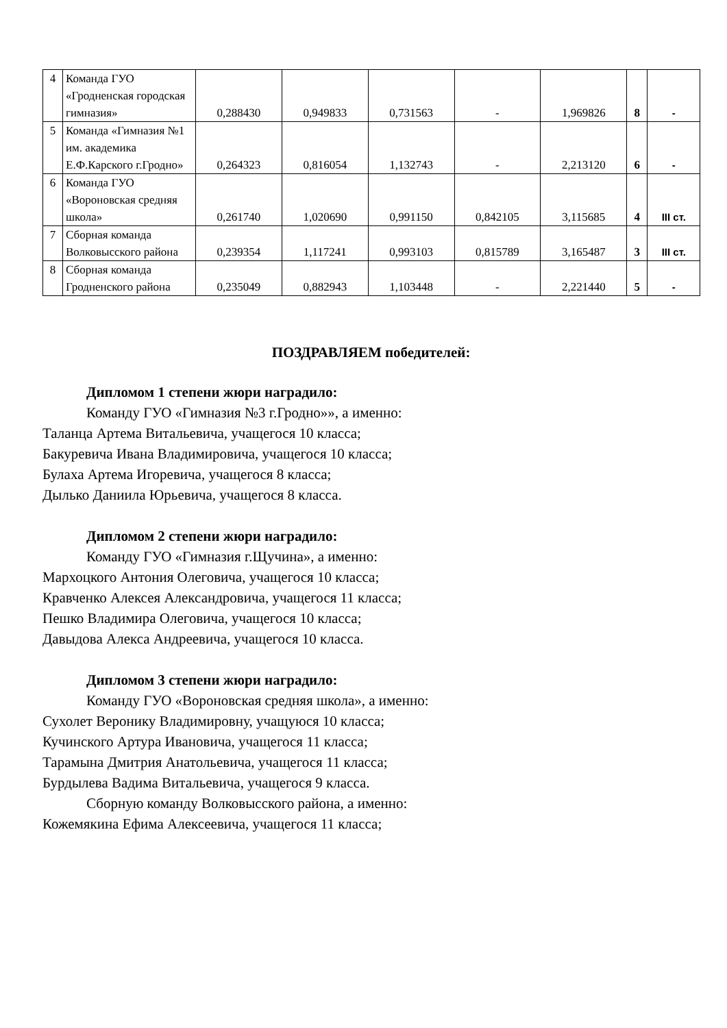| 4 | Команда ГУО «Гродненская городская гимназия» | 0,288430 | 0,949833 | 0,731563 | - | 1,969826 | 8 | - |
| 5 | Команда «Гимназия №1 им. академика Е.Ф.Карского г.Гродно» | 0,264323 | 0,816054 | 1,132743 | - | 2,213120 | 6 | - |
| 6 | Команда ГУО «Вороновская средняя школа» | 0,261740 | 1,020690 | 0,991150 | 0,842105 | 3,115685 | 4 | III ст. |
| 7 | Сборная команда Волковысского района | 0,239354 | 1,117241 | 0,993103 | 0,815789 | 3,165487 | 3 | III ст. |
| 8 | Сборная команда Гродненского района | 0,235049 | 0,882943 | 1,103448 | - | 2,221440 | 5 | - |
ПОЗДРАВЛЯЕМ победителей:
Дипломом 1 степени жюри наградило:
Команду ГУО «Гимназия №3 г.Гродно»», а именно:
Таланца Артема Витальевича, учащегося 10 класса;
Бакуревича Ивана Владимировича, учащегося 10 класса;
Булаха Артема Игоревича, учащегося 8 класса;
Дылько Даниила Юрьевича, учащегося 8 класса.
Дипломом 2 степени жюри наградило:
Команду ГУО «Гимназия г.Щучина», а именно:
Мархоцкого Антония Олеговича, учащегося 10 класса;
Кравченко Алексея Александровича, учащегося 11 класса;
Пешко Владимира Олеговича, учащегося 10 класса;
Давыдова Алекса Андреевича, учащегося 10 класса.
Дипломом 3 степени жюри наградило:
Команду ГУО «Вороновская средняя школа», а именно:
Сухолет Веронику Владимировну, учащуюся 10 класса;
Кучинского Артура Ивановича, учащегося 11 класса;
Тарамына Дмитрия Анатольевича, учащегося 11 класса;
Бурдылева Вадима Витальевича, учащегося 9 класса.
Сборную команду Волковысского района, а именно:
Кожемякина Ефима Алексеевича, учащегося 11 класса;